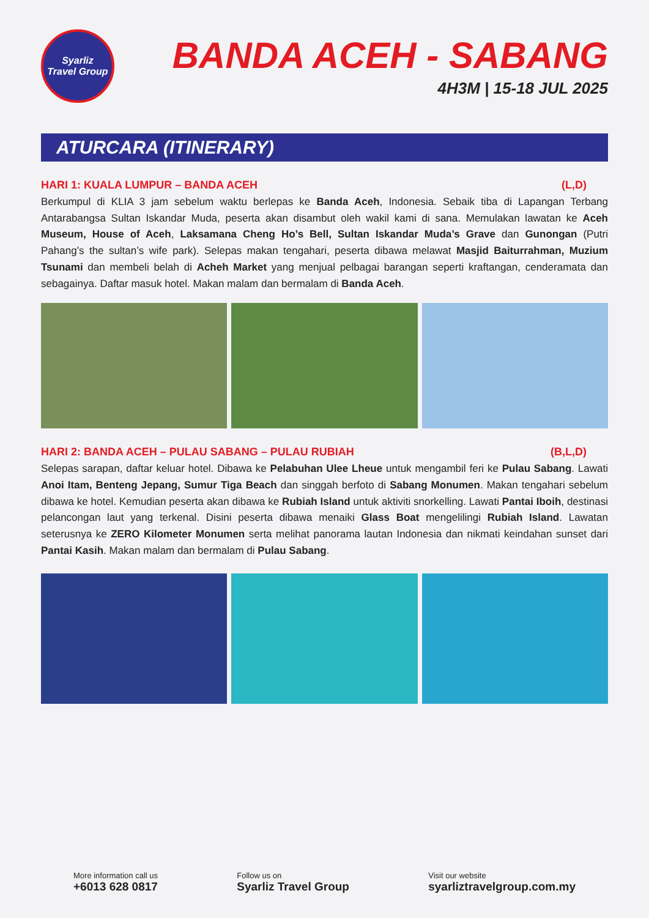Syarliz
Travel Group
BANDA ACEH - SABANG
4H3M | 15-18 JUL 2025
ATURCARA (ITINERARY)
HARI 1: KUALA LUMPUR – BANDA ACEH (L,D)
Berkumpul di KLIA 3 jam sebelum waktu berlepas ke Banda Aceh, Indonesia. Sebaik tiba di Lapangan Terbang Antarabangsa Sultan Iskandar Muda, peserta akan disambut oleh wakil kami di sana. Memulakan lawatan ke Aceh Museum, House of Aceh, Laksamana Cheng Ho’s Bell, Sultan Iskandar Muda’s Grave dan Gunongan (Putri Pahang’s the sultan’s wife park). Selepas makan tengahari, peserta dibawa melawat Masjid Baiturrahman, Muzium Tsunami dan membeli belah di Acheh Market yang menjual pelbagai barangan seperti kraftangan, cenderamata dan sebagainya. Daftar masuk hotel. Makan malam dan bermalam di Banda Aceh.
HARI 2: BANDA ACEH – PULAU SABANG – PULAU RUBIAH (B,L,D)
Selepas sarapan, daftar keluar hotel. Dibawa ke Pelabuhan Ulee Lheue untuk mengambil feri ke Pulau Sabang. Lawati Anoi Itam, Benteng Jepang, Sumur Tiga Beach dan singgah berfoto di Sabang Monumen. Makan tengahari sebelum dibawa ke hotel. Kemudian peserta akan dibawa ke Rubiah Island untuk aktiviti snorkelling. Lawati Pantai Iboih, destinasi pelancongan laut yang terkenal. Disini peserta dibawa menaiki Glass Boat mengelilingi Rubiah Island. Lawatan seterusnya ke ZERO Kilometer Monumen serta melihat panorama lautan Indonesia dan nikmati keindahan sunset dari Pantai Kasih. Makan malam dan bermalam di Pulau Sabang.
More information call us
+6013 628 0817
Follow us on
Syarliz Travel Group
Visit our website
syarliztravelgroup.com.my